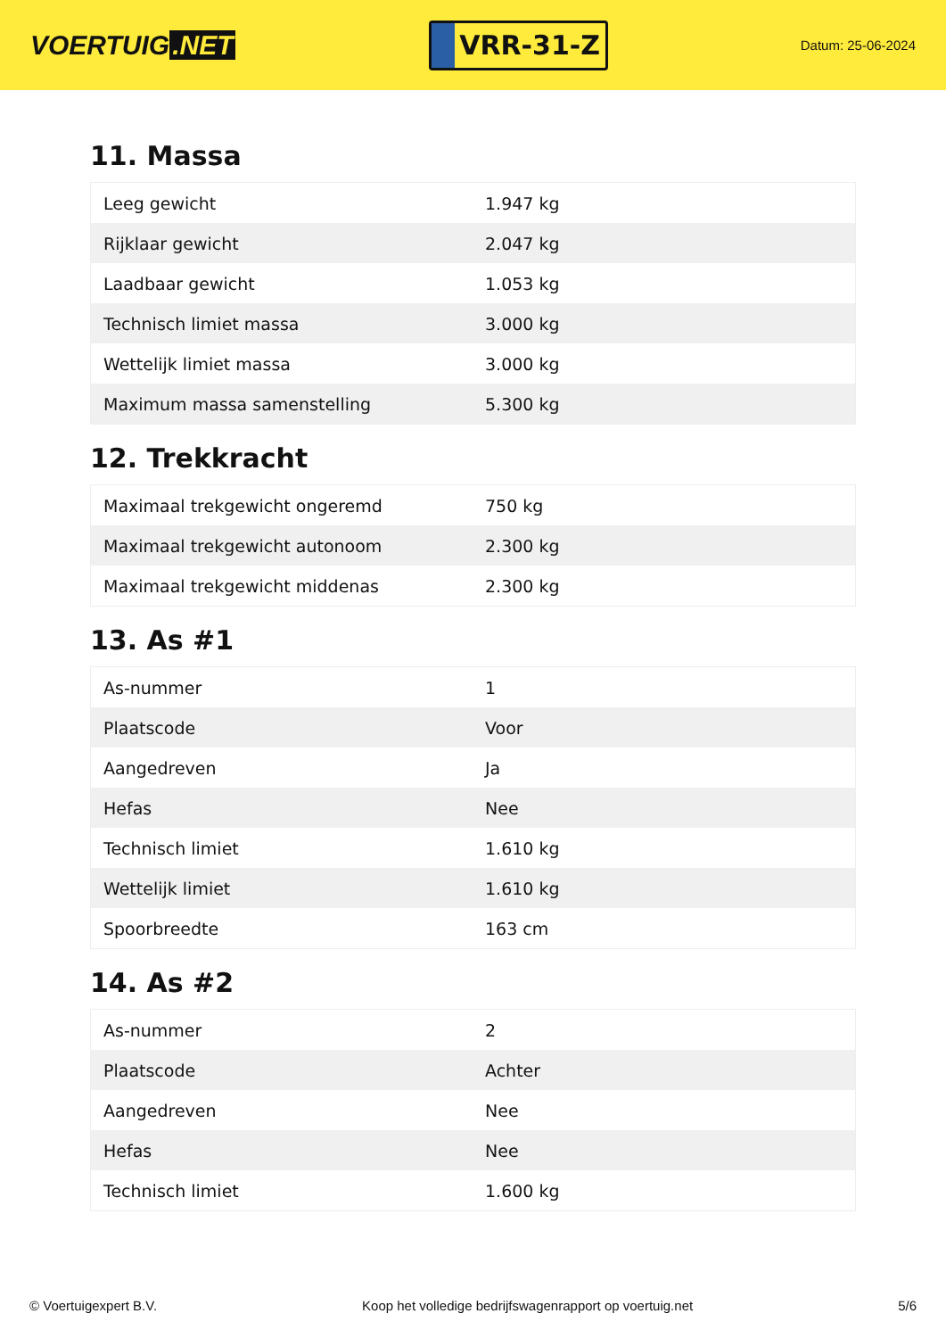VOERTUIG.NET
VRR-31-Z
Datum: 25-06-2024
11. Massa
| Leeg gewicht | 1.947 kg |
| Rijklaar gewicht | 2.047 kg |
| Laadbaar gewicht | 1.053 kg |
| Technisch limiet massa | 3.000 kg |
| Wettelijk limiet massa | 3.000 kg |
| Maximum massa samenstelling | 5.300 kg |
12. Trekkracht
| Maximaal trekgewicht ongeremd | 750 kg |
| Maximaal trekgewicht autonoom | 2.300 kg |
| Maximaal trekgewicht middenas | 2.300 kg |
13. As #1
| As-nummer | 1 |
| Plaatscode | Voor |
| Aangedreven | Ja |
| Hefas | Nee |
| Technisch limiet | 1.610 kg |
| Wettelijk limiet | 1.610 kg |
| Spoorbreedte | 163 cm |
14. As #2
| As-nummer | 2 |
| Plaatscode | Achter |
| Aangedreven | Nee |
| Hefas | Nee |
| Technisch limiet | 1.600 kg |
© Voertuigexpert B.V. Koop het volledige bedrijfswagenrapport op voertuig.net 5/6